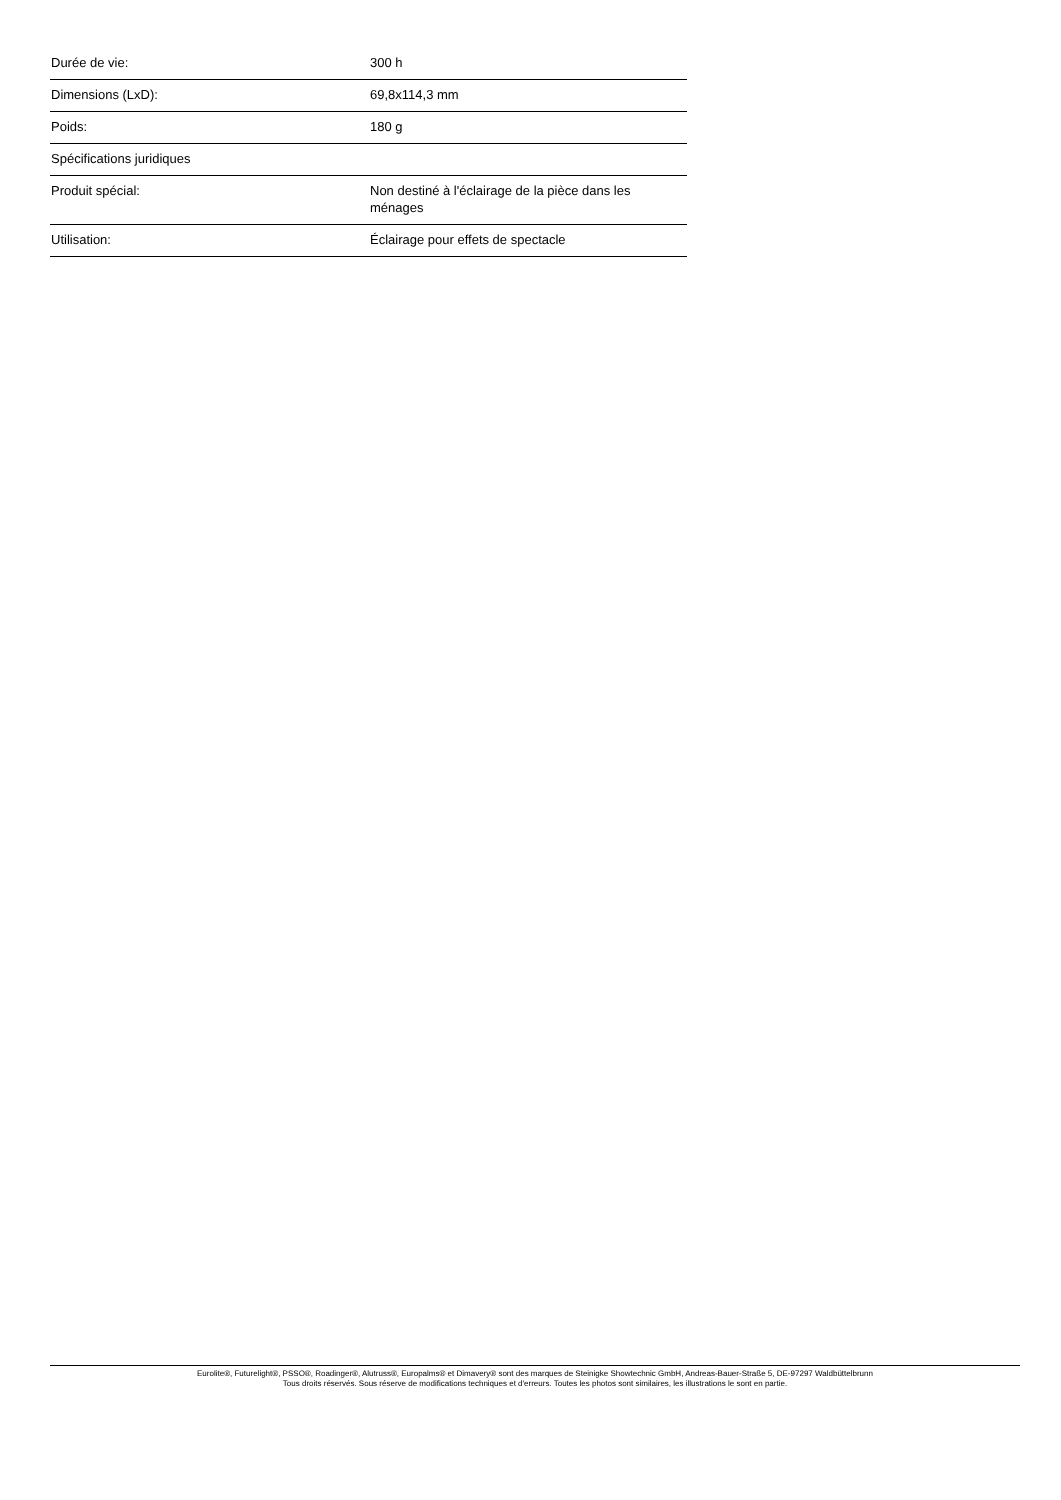| Durée de vie: | 300 h |
| Dimensions (LxD): | 69,8x114,3 mm |
| Poids: | 180 g |
| Spécifications juridiques | |
| Produit spécial: | Non destiné à l'éclairage de la pièce dans les ménages |
| Utilisation: | Éclairage pour effets de spectacle |
Eurolite®, Futurelight®, PSSO®, Roadinger®, Alutruss®, Europalms® et Dimavery® sont des marques de Steinigke Showtechnic GmbH, Andreas-Bauer-Straße 5, DE-97297 Waldbüttelbrunn
Tous droits réservés. Sous réserve de modifications techniques et d'erreurs. Toutes les photos sont similaires, les illustrations le sont en partie.